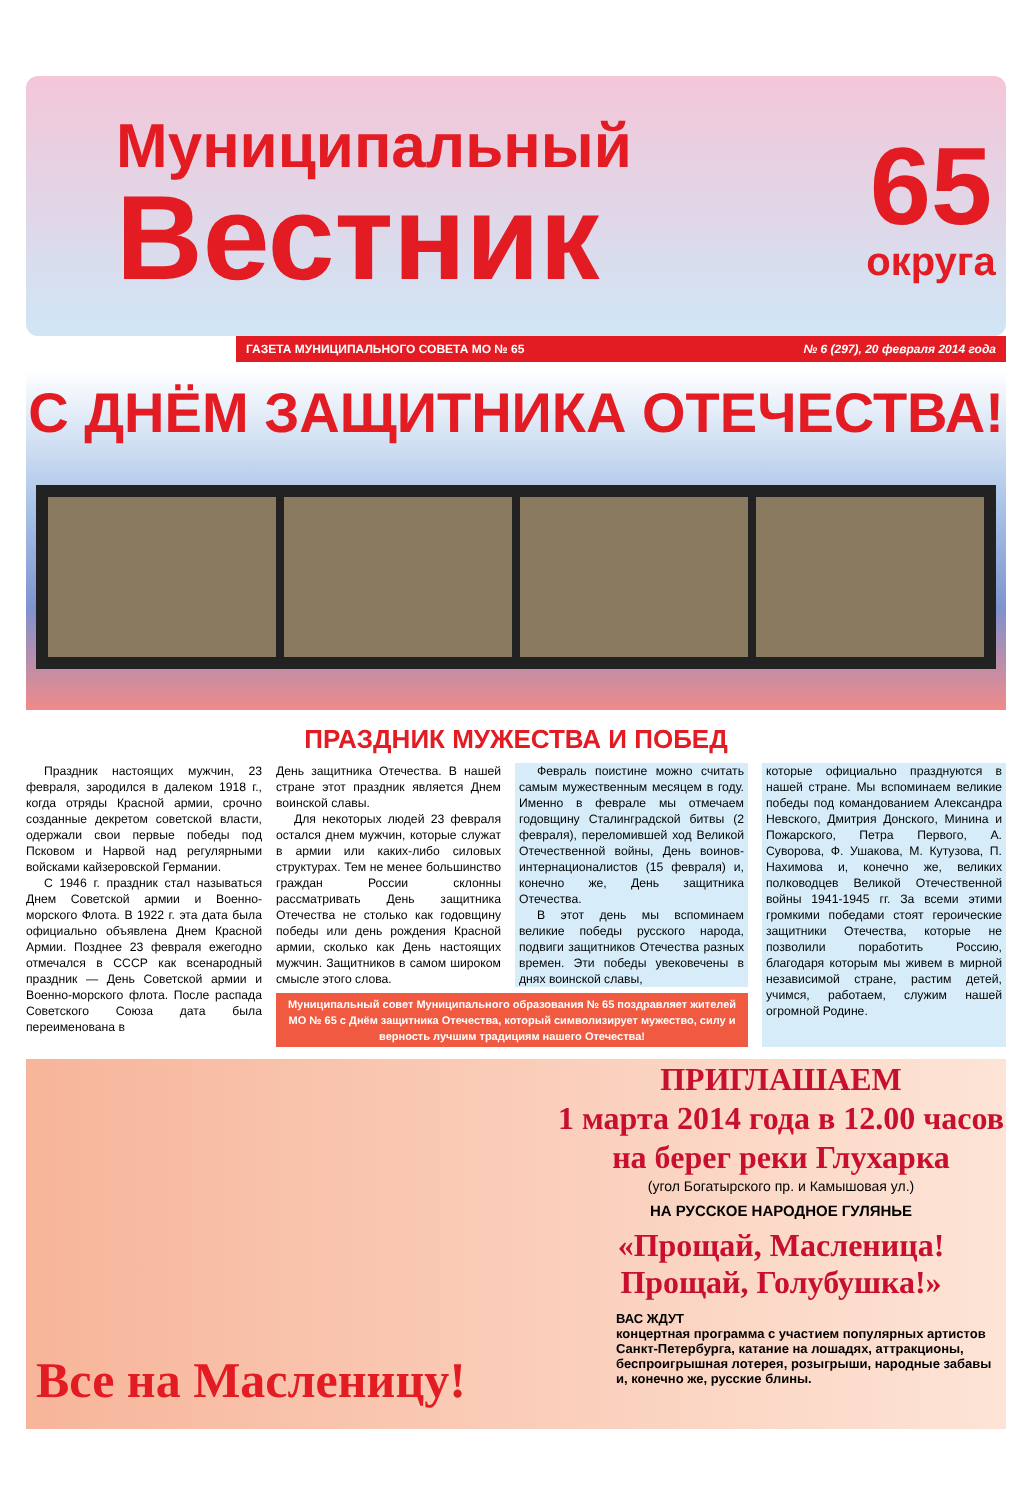Муниципальный
Вестник
65
округа
ГАЗЕТА МУНИЦИПАЛЬНОГО СОВЕТА МО № 65 № 6 (297), 20 февраля 2014 года
С ДНЁМ ЗАЩИТНИКА ОТЕЧЕСТВА!
ПРАЗДНИК МУЖЕСТВА И ПОБЕД
Праздник настоящих мужчин, 23 февраля, зародился в далеком 1918 г., когда отряды Красной армии, срочно созданные декретом советской власти, одержали свои первые победы под Псковом и Нарвой над регулярными войсками кайзеровской Германии.
С 1946 г. праздник стал называться Днем Советской армии и Военно-морского Флота. В 1922 г. эта дата была официально объявлена Днем Красной Армии. Позднее 23 февраля ежегодно отмечался в СССР как всенародный праздник — День Советской армии и Военно-морского флота. После распада Советского Союза дата была переименована в
День защитника Отечества. В нашей стране этот праздник является Днем воинской славы.
Для некоторых людей 23 февраля остался днем мужчин, которые служат в армии или каких-либо силовых структурах. Тем не менее большинство граждан России склонны рассматривать День защитника Отечества не столько как годовщину победы или день рождения Красной армии, сколько как День настоящих мужчин. Защитников в самом широком смысле этого слова.
Февраль поистине можно считать самым мужественным месяцем в году. Именно в феврале мы отмечаем годовщину Сталинградской битвы (2 февраля), переломившей ход Великой Отечественной войны, День воинов-интернационалистов (15 февраля) и, конечно же, День защитника Отечества.
В этот день мы вспоминаем великие победы русского народа, подвиги защитников Отечества разных времен. Эти победы увековечены в днях воинской славы,
Муниципальный совет Муниципального образования № 65 поздравляет жителей МО № 65 с Днём защитника Отечества, который символизирует мужество, силу и верность лучшим традициям нашего Отечества!
которые официально празднуются в нашей стране. Мы вспоминаем великие победы под командованием Александра Невского, Дмитрия Донского, Минина и Пожарского, Петра Первого, А. Суворова, Ф. Ушакова, М. Кутузова, П. Нахимова и, конечно же, великих полководцев Великой Отечественной войны 1941-1945 гг. За всеми этими громкими победами стоят героические защитники Отечества, которые не позволили поработить Россию, благодаря которым мы живем в мирной независимой стране, растим детей, учимся, работаем, служим нашей огромной Родине.
Все на Масленицу!
ПРИГЛАШАЕМ
1 марта 2014 года в 12.00 часов
на берег реки Глухарка
(угол Богатырского пр. и Камышовая ул.)
НА РУССКОЕ НАРОДНОЕ ГУЛЯНЬЕ
«Прощай, Масленица!
Прощай, Голубушка!»
ВАС ЖДУТ
концертная программа с участием популярных артистов Санкт-Петербурга, катание на лошадях, аттракционы, беспроигрышная лотерея, розыгрыши, народные забавы и, конечно же, русские блины.